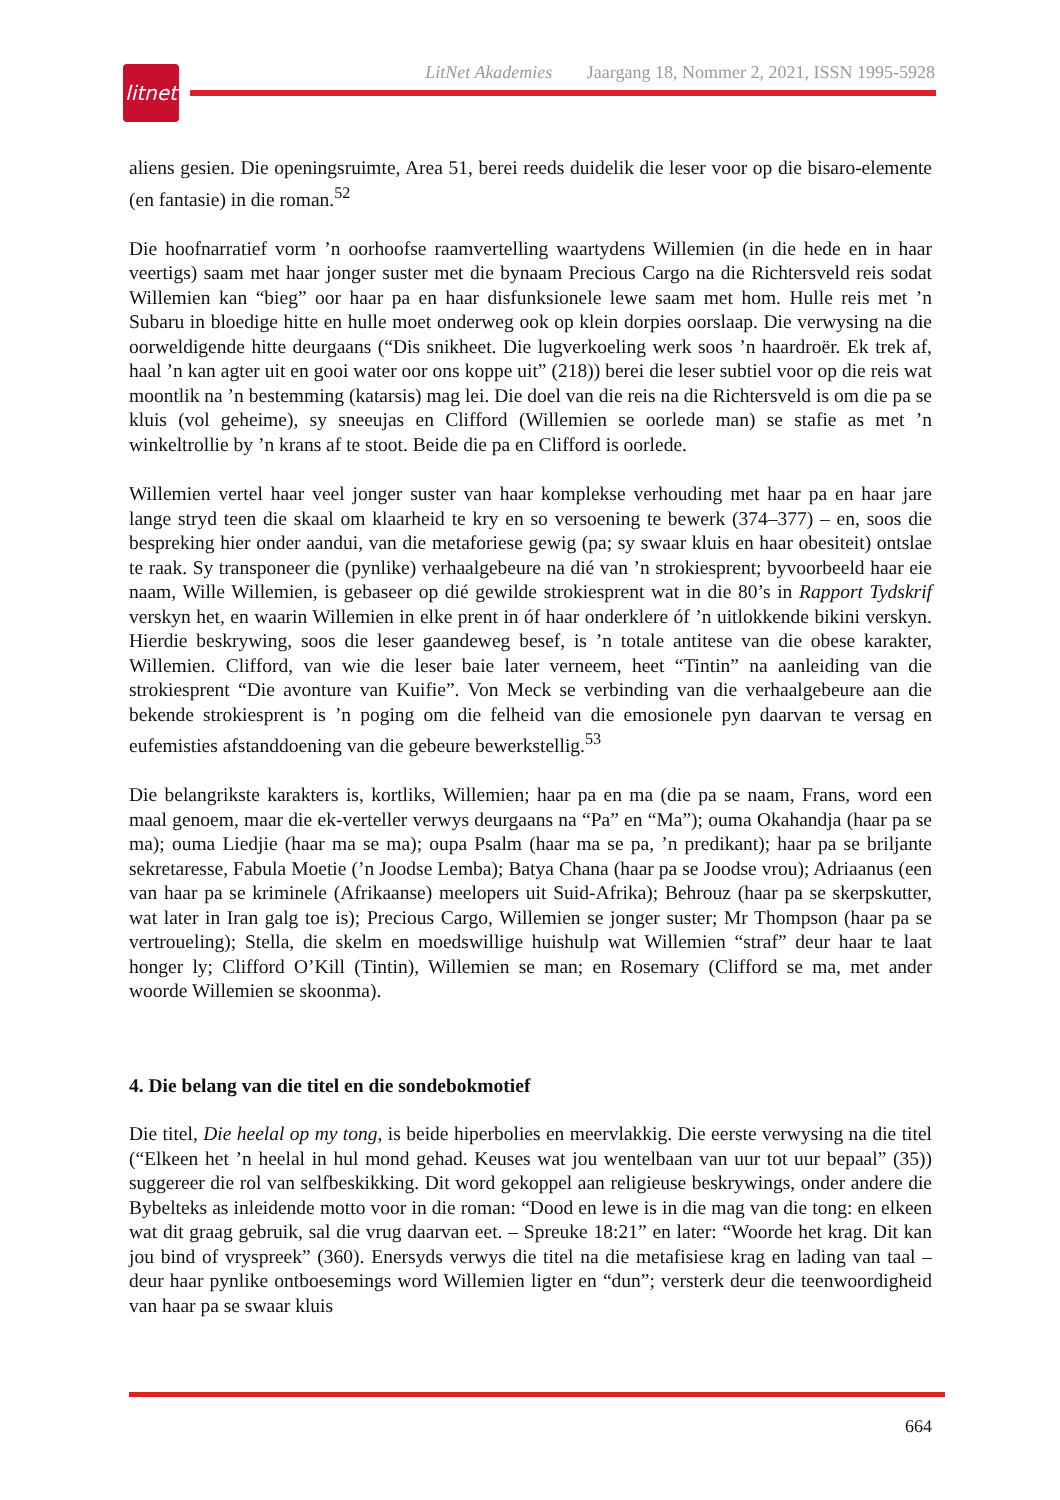litnet
LitNet Akademies Jaargang 18, Nommer 2, 2021, ISSN 1995-5928
aliens gesien. Die openingsruimte, Area 51, berei reeds duidelik die leser voor op die bisaro-elemente (en fantasie) in die roman.<sup>52</sup>
Die hoofnarratief vorm ’n oorhoofse raamvertelling waartydens Willemien (in die hede en in haar veertigs) saam met haar jonger suster met die bynaam Precious Cargo na die Richtersveld reis sodat Willemien kan “bieg” oor haar pa en haar disfunksionele lewe saam met hom. Hulle reis met ’n Subaru in bloedige hitte en hulle moet onderweg ook op klein dorpies oorslaap. Die verwysing na die oorweldigende hitte deurgaans (“Dis snikheet. Die lugverkoeling werk soos ’n haardroër. Ek trek af, haal ’n kan agter uit en gooi water oor ons koppe uit” (218)) berei die leser subtiel voor op die reis wat moontlik na ’n bestemming (katarsis) mag lei. Die doel van die reis na die Richtersveld is om die pa se kluis (vol geheime), sy sneeujas en Clifford (Willemien se oorlede man) se stafie as met ’n winkeltrollie by ’n krans af te stoot. Beide die pa en Clifford is oorlede.
Willemien vertel haar veel jonger suster van haar komplekse verhouding met haar pa en haar jare lange stryd teen die skaal om klaarheid te kry en so versoening te bewerk (374–377) – en, soos die bespreking hier onder aandui, van die metaforiese gewig (pa; sy swaar kluis en haar obesiteit) ontslae te raak. Sy transponeer die (pynlike) verhaalgebeure na dié van ’n strokiesprent; byvoorbeeld haar eie naam, Wille Willemien, is gebaseer op dié gewilde strokiesprent wat in die 80’s in Rapport Tydskrif verskyn het, en waarin Willemien in elke prent in óf haar onderklere óf ’n uitlokkende bikini verskyn. Hierdie beskrywing, soos die leser gaandeweg besef, is ’n totale antitese van die obese karakter, Willemien. Clifford, van wie die leser baie later verneem, heet “Tintin” na aanleiding van die strokiesprent “Die avonture van Kuifie”. Von Meck se verbinding van die verhaalgebeure aan die bekende strokiesprent is ’n poging om die felheid van die emosionele pyn daarvan te versag en eufemisties afstanddoening van die gebeure bewerkstellig.<sup>53</sup>
Die belangrikste karakters is, kortliks, Willemien; haar pa en ma (die pa se naam, Frans, word een maal genoem, maar die ek-verteller verwys deurgaans na “Pa” en “Ma”); ouma Okahandja (haar pa se ma); ouma Liedjie (haar ma se ma); oupa Psalm (haar ma se pa, ’n predikant); haar pa se briljante sekretaresse, Fabula Moetie (’n Joodse Lemba); Batya Chana (haar pa se Joodse vrou); Adriaanus (een van haar pa se kriminele (Afrikaanse) meelopers uit Suid-Afrika); Behrouz (haar pa se skerpskutter, wat later in Iran galg toe is); Precious Cargo, Willemien se jonger suster; Mr Thompson (haar pa se vertroueling); Stella, die skelm en moedswillige huishulp wat Willemien “straf” deur haar te laat honger ly; Clifford O’Kill (Tintin), Willemien se man; en Rosemary (Clifford se ma, met ander woorde Willemien se skoonma).
4. Die belang van die titel en die sondebokmotief
Die titel, Die heelal op my tong, is beide hiperbolies en meervlakkig. Die eerste verwysing na die titel (“Elkeen het ’n heelal in hul mond gehad. Keuses wat jou wentelbaan van uur tot uur bepaal” (35)) suggereer die rol van selfbeskikking. Dit word gekoppel aan religieuse beskrywings, onder andere die Bybelteks as inleidende motto voor in die roman: “Dood en lewe is in die mag van die tong: en elkeen wat dit graag gebruik, sal die vrug daarvan eet. – Spreuke 18:21” en later: “Woorde het krag. Dit kan jou bind of vryspreek” (360). Enersyds verwys die titel na die metafisiese krag en lading van taal – deur haar pynlike ontboesemings word Willemien ligter en “dun”; versterk deur die teenwoordigheid van haar pa se swaar kluis
664